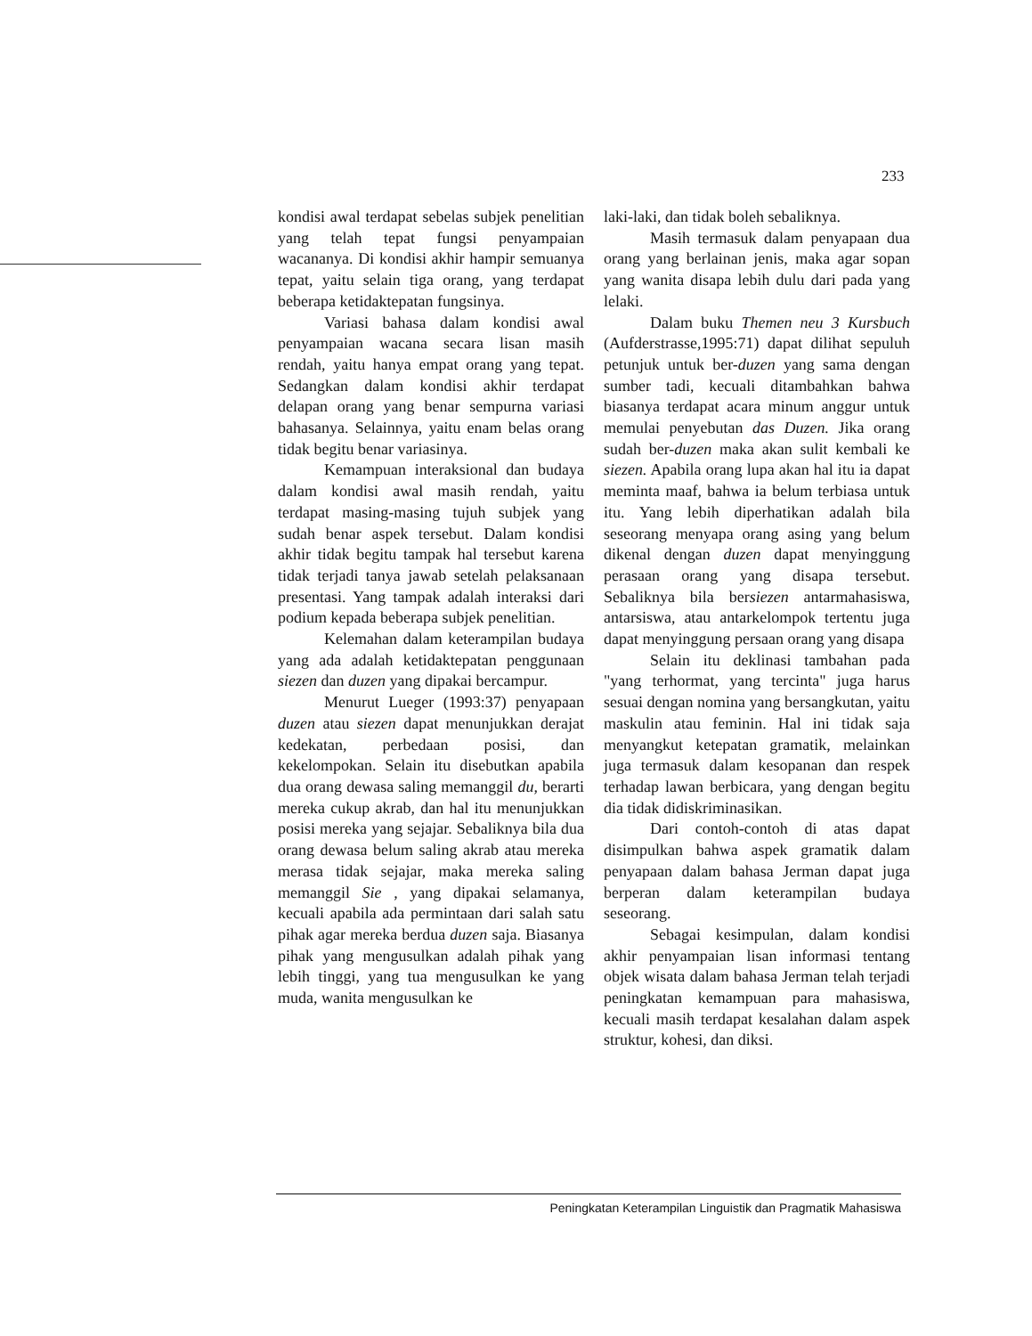233
kondisi awal terdapat sebelas subjek penelitian yang telah tepat fungsi penyampaian wacananya. Di kondisi akhir hampir semuanya tepat, yaitu selain tiga orang, yang terdapat beberapa ketidaktepatan fungsinya.
Variasi bahasa dalam kondisi awal penyampaian wacana secara lisan masih rendah, yaitu hanya empat orang yang tepat. Sedangkan dalam kondisi akhir terdapat delapan orang yang benar sempurna variasi bahasanya. Selainnya, yaitu enam belas orang tidak begitu benar variasinya.
Kemampuan interaksional dan budaya dalam kondisi awal masih rendah, yaitu terdapat masing-masing tujuh subjek yang sudah benar aspek tersebut. Dalam kondisi akhir tidak begitu tampak hal tersebut karena tidak terjadi tanya jawab setelah pelaksanaan presentasi. Yang tampak adalah interaksi dari podium kepada beberapa subjek penelitian.
Kelemahan dalam keterampilan budaya yang ada adalah ketidaktepatan penggunaan siezen dan duzen yang dipakai bercampur.
Menurut Lueger (1993:37) penyapaan duzen atau siezen dapat menunjukkan derajat kedekatan, perbedaan posisi, dan kekelompokan. Selain itu disebutkan apabila dua orang dewasa saling memanggil du, berarti mereka cukup akrab, dan hal itu menunjukkan posisi mereka yang sejajar. Sebaliknya bila dua orang dewasa belum saling akrab atau mereka merasa tidak sejajar, maka mereka saling memanggil Sie , yang dipakai selamanya, kecuali apabila ada permintaan dari salah satu pihak agar mereka berdua duzen saja. Biasanya pihak yang mengusulkan adalah pihak yang lebih tinggi, yang tua mengusulkan ke yang muda, wanita mengusulkan ke
laki-laki, dan tidak boleh sebaliknya.
Masih termasuk dalam penyapaan dua orang yang berlainan jenis, maka agar sopan yang wanita disapa lebih dulu dari pada yang lelaki.
Dalam buku Themen neu 3 Kursbuch (Aufderstrasse,1995:71) dapat dilihat sepuluh petunjuk untuk ber-duzen yang sama dengan sumber tadi, kecuali ditambahkan bahwa biasanya terdapat acara minum anggur untuk memulai penyebutan das Duzen. Jika orang sudah ber-duzen maka akan sulit kembali ke siezen. Apabila orang lupa akan hal itu ia dapat meminta maaf, bahwa ia belum terbiasa untuk itu. Yang lebih diperhatikan adalah bila seseorang menyapa orang asing yang belum dikenal dengan duzen dapat menyinggung perasaan orang yang disapa tersebut. Sebaliknya bila bersiezen antarmahasiswa, antarsiswa, atau antarkelompok tertentu juga dapat menyinggung persaan orang yang disapa
Selain itu deklinasi tambahan pada "yang terhormat, yang tercinta" juga harus sesuai dengan nomina yang bersangkutan, yaitu maskulin atau feminin. Hal ini tidak saja menyangkut ketepatan gramatik, melainkan juga termasuk dalam kesopanan dan respek terhadap lawan berbicara, yang dengan begitu dia tidak didiskriminasikan.
Dari contoh-contoh di atas dapat disimpulkan bahwa aspek gramatik dalam penyapaan dalam bahasa Jerman dapat juga berperan dalam keterampilan budaya seseorang.
Sebagai kesimpulan, dalam kondisi akhir penyampaian lisan informasi tentang objek wisata dalam bahasa Jerman telah terjadi peningkatan kemampuan para mahasiswa, kecuali masih terdapat kesalahan dalam aspek struktur, kohesi, dan diksi.
Peningkatan Keterampilan Linguistik dan Pragmatik Mahasiswa